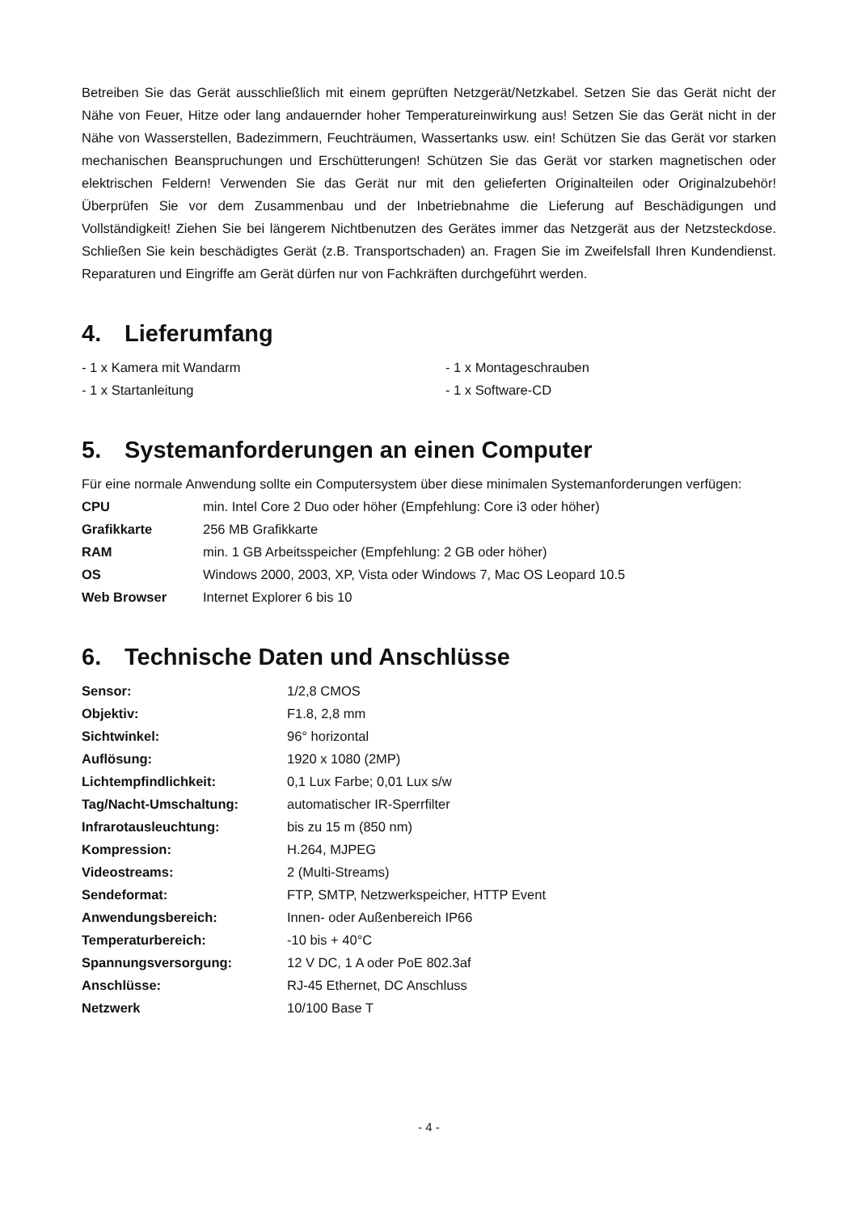Betreiben Sie das Gerät ausschließlich mit einem geprüften Netzgerät/Netzkabel. Setzen Sie das Gerät nicht der Nähe von Feuer, Hitze oder lang andauernder hoher Temperatureinwirkung aus! Setzen Sie das Gerät nicht in der Nähe von Wasserstellen, Badezimmern, Feuchträumen, Wassertanks usw. ein! Schützen Sie das Gerät vor starken mechanischen Beanspruchungen und Erschütterungen! Schützen Sie das Gerät vor starken magnetischen oder elektrischen Feldern! Verwenden Sie das Gerät nur mit den gelieferten Originalteilen oder Originalzubehör! Überprüfen Sie vor dem Zusammenbau und der Inbetriebnahme die Lieferung auf Beschädigungen und Vollständigkeit! Ziehen Sie bei längerem Nichtbenutzen des Gerätes immer das Netzgerät aus der Netzsteckdose. Schließen Sie kein beschädigtes Gerät (z.B. Transportschaden) an. Fragen Sie im Zweifelsfall Ihren Kundendienst. Reparaturen und Eingriffe am Gerät dürfen nur von Fachkräften durchgeführt werden.
4. Lieferumfang
| - 1 x Kamera mit Wandarm | - 1 x Montageschrauben |
| - 1 x Startanleitung | - 1 x Software-CD |
5. Systemanforderungen an einen Computer
Für eine normale Anwendung sollte ein Computersystem über diese minimalen Systemanforderungen verfügen:
| CPU | min. Intel Core 2 Duo oder höher (Empfehlung: Core i3 oder höher) |
| Grafikkarte | 256 MB Grafikkarte |
| RAM | min. 1 GB Arbeitsspeicher (Empfehlung: 2 GB oder höher) |
| OS | Windows 2000, 2003, XP, Vista oder Windows 7, Mac OS Leopard 10.5 |
| Web Browser | Internet Explorer 6 bis 10 |
6. Technische Daten und Anschlüsse
| Sensor: | 1/2,8 CMOS |
| Objektiv: | F1.8, 2,8 mm |
| Sichtwinkel: | 96° horizontal |
| Auflösung: | 1920 x 1080 (2MP) |
| Lichtempfindlichkeit: | 0,1 Lux Farbe; 0,01 Lux s/w |
| Tag/Nacht-Umschaltung: | automatischer IR-Sperrfilter |
| Infrarotausleuchtung: | bis zu 15 m (850 nm) |
| Kompression: | H.264, MJPEG |
| Videostreams: | 2 (Multi-Streams) |
| Sendeformat: | FTP, SMTP, Netzwerkspeicher, HTTP Event |
| Anwendungsbereich: | Innen- oder Außenbereich IP66 |
| Temperaturbereich: | -10 bis + 40°C |
| Spannungsversorgung: | 12 V DC, 1 A oder PoE 802.3af |
| Anschlüsse: | RJ-45 Ethernet, DC Anschluss |
| Netzwerk | 10/100 Base T |
- 4 -